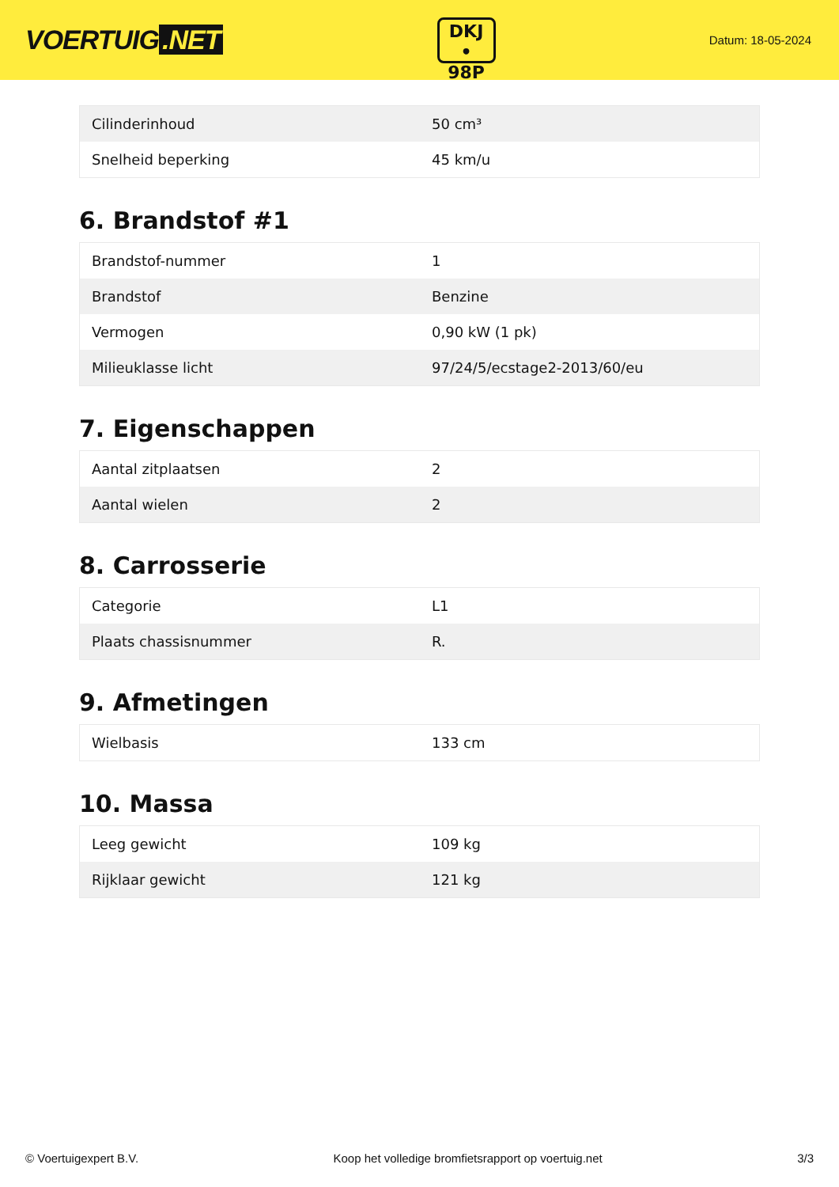VOERTUIG.NET
DKJ
• 98P
Datum: 18-05-2024
| Cilinderinhoud | 50 cm³ |
| Snelheid beperking | 45 km/u |
6. Brandstof #1
| Brandstof-nummer | 1 |
| Brandstof | Benzine |
| Vermogen | 0,90 kW (1 pk) |
| Milieuklasse licht | 97/24/5/ecstage2-2013/60/eu |
7. Eigenschappen
| Aantal zitplaatsen | 2 |
| Aantal wielen | 2 |
8. Carrosserie
| Categorie | L1 |
| Plaats chassisnummer | R. |
9. Afmetingen
| Wielbasis | 133 cm |
10. Massa
| Leeg gewicht | 109 kg |
| Rijklaar gewicht | 121 kg |
© Voertuigexpert B.V. Koop het volledige bromfietsrapport op voertuig.net 3/3